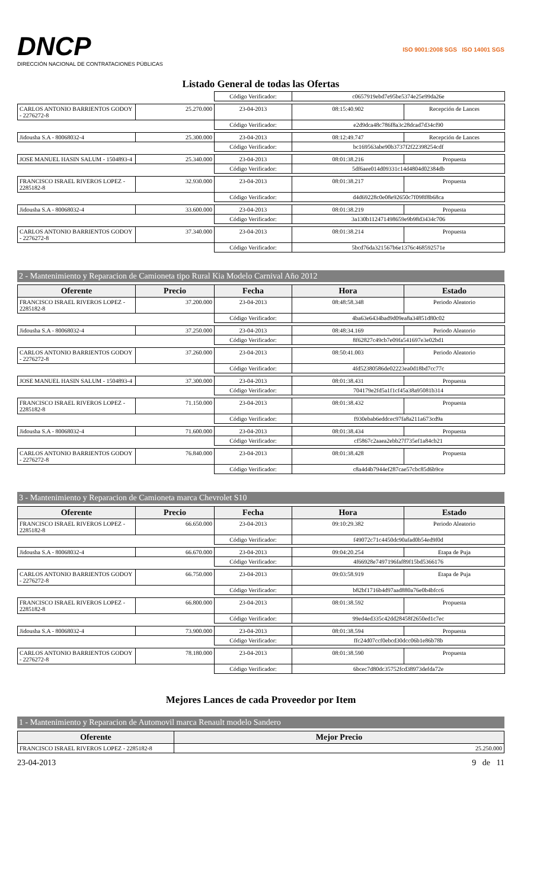DNCP
DIRECCIÓN NACIONAL DE CONTRATACIONES PÚBLICAS
ISO 9001:2008 SGS ISO 14001 SGS
Listado General de todas las Ofertas
| | | Código Verificador: | c0657919ebd7e95be5374e25e99da26e | |
| CARLOS ANTONIO BARRIENTOS GODOY - 2276272-8 | 25.270.000 | 23-04-2013 | 08:15:40.902 | Recepción de Lances |
| | | Código Verificador: | e2d9dca48c786f8a3c28dcad7d34cf90 | |
| Jidousha S.A - 80068032-4 | 25.300.000 | 23-04-2013 | 08:12:49.747 | Recepción de Lances |
| | | Código Verificador: | bc169563abe90b3737f2f22398254cdf | |
| JOSE MANUEL HASIN SALUM - 1504893-4 | 25.340.000 | 23-04-2013 | 08:01:38.216 | Propuesta |
| | | Código Verificador: | 5df6aee014d09331c14d4804d02384db | |
| FRANCISCO ISRAEL RIVEROS LOPEZ - 2285182-8 | 32.930.000 | 23-04-2013 | 08:01:38.217 | Propuesta |
| | | Código Verificador: | d4d69228c0e08e92650c7f098f8b68ca | |
| Jidousha S.A - 80068032-4 | 33.600.000 | 23-04-2013 | 08:01:38.219 | Propuesta |
| | | Código Verificador: | 3a130b112471498659e9b98d3434c706 | |
| CARLOS ANTONIO BARRIENTOS GODOY - 2276272-8 | 37.340.000 | 23-04-2013 | 08:01:38.214 | Propuesta |
| | | Código Verificador: | 5bcd76da321567b6e1376c468592571e | |
2 - Mantenimiento y Reparacion de Camioneta tipo Rural Kia Modelo Carnival Año 2012
| Oferente | Precio | Fecha | Hora | Estado |
| --- | --- | --- | --- | --- |
| FRANCISCO ISRAEL RIVEROS LOPEZ - 2285182-8 | 37.200.000 | 23-04-2013 | 08:48:58.348 | Periodo Aleatorio |
| | | Código Verificador: | 4ba63e6434bad9d09ea8a34851d80c02 | |
| Jidousha S.A - 80068032-4 | 37.250.000 | 23-04-2013 | 08:48:34.169 | Periodo Aleatorio |
| | | Código Verificador: | 8f62827c49cb7e09fa541697e3e02bd1 | |
| CARLOS ANTONIO BARRIENTOS GODOY - 2276272-8 | 37.260.000 | 23-04-2013 | 08:50:41.003 | Periodo Aleatorio |
| | | Código Verificador: | 4fd52380586de02223ea0d18bd7cc77c | |
| JOSE MANUEL HASIN SALUM - 1504893-4 | 37.300.000 | 23-04-2013 | 08:01:38.431 | Propuesta |
| | | Código Verificador: | 704179e2fd5a1f1cf45a38a95081b314 | |
| FRANCISCO ISRAEL RIVEROS LOPEZ - 2285182-8 | 71.150.000 | 23-04-2013 | 08:01:38.432 | Propuesta |
| | | Código Verificador: | f930ebab6eddcec97fa8a211a673cd9a | |
| Jidousha S.A - 80068032-4 | 71.600.000 | 23-04-2013 | 08:01:38.434 | Propuesta |
| | | Código Verificador: | cf5867c2aaea2ebb27f735ef1a84cb21 | |
| CARLOS ANTONIO BARRIENTOS GODOY - 2276272-8 | 76.840.000 | 23-04-2013 | 08:01:38.428 | Propuesta |
| | | Código Verificador: | c8a4d4b7944ef287cae57cbc85d6b9ce | |
3 - Mantenimiento y Reparacion de Camioneta marca Chevrolet S10
| Oferente | Precio | Fecha | Hora | Estado |
| --- | --- | --- | --- | --- |
| FRANCISCO ISRAEL RIVEROS LOPEZ - 2285182-8 | 66.650.000 | 23-04-2013 | 09:10:29.382 | Periodo Aleatorio |
| | | Código Verificador: | f49072c71c4450dc90afad0b54ed9f0d | |
| Jidousha S.A - 80068032-4 | 66.670.000 | 23-04-2013 | 09:04:20.254 | Etapa de Puja |
| | | Código Verificador: | 4f66928e7497196faf89f15bd5366176 | |
| CARLOS ANTONIO BARRIENTOS GODOY - 2276272-8 | 66.750.000 | 23-04-2013 | 09:03:58.919 | Etapa de Puja |
| | | Código Verificador: | b82bf1716b4d97aad880a76e0b4bfcc6 | |
| FRANCISCO ISRAEL RIVEROS LOPEZ - 2285182-8 | 66.800.000 | 23-04-2013 | 08:01:38.592 | Propuesta |
| | | Código Verificador: | 99ed4ed335c42dd28458f2650ed1c7ec | |
| Jidousha S.A - 80068032-4 | 73.900.000 | 23-04-2013 | 08:01:38.594 | Propuesta |
| | | Código Verificador: | ffc24d07ccf0ebcd30dcc06b1e86b78b | |
| CARLOS ANTONIO BARRIENTOS GODOY - 2276272-8 | 78.180.000 | 23-04-2013 | 08:01:38.590 | Propuesta |
| | | Código Verificador: | 6bcec7d80dc35752fcd38973defda72e | |
Mejores Lances de cada Proveedor por Item
1 - Mantenimiento y Reparacion de Automovil marca Renault modelo Sandero
| Oferente | Mejor Precio |
| --- | --- |
| FRANCISCO ISRAEL RIVEROS LOPEZ - 2285182-8 | 25.250.000 |
23-04-2013 9 de 11